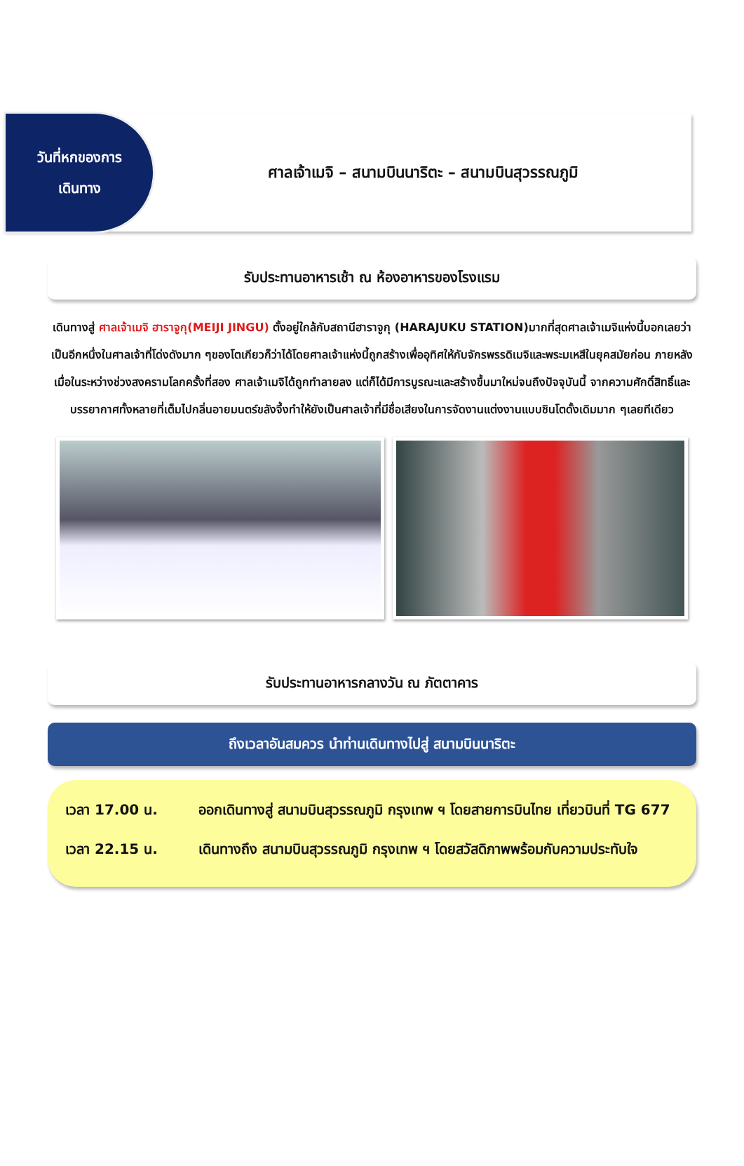วันที่หกของการ
เดินทาง
ศาลเจ้าเมจิ – สนามบินนาริตะ – สนามบินสุวรรณภูมิ
รับประทานอาหารเช้า ณ ห้องอาหารของโรงแรม
เดินทางสู่ ศาลเจ้าเมจิ ฮาราจูกุ(MEIJI JINGU) ตั้งอยู่ใกล้กับสถานีฮาราจูกุ (HARAJUKU STATION)มากที่สุดศาลเจ้าเมจิแห่งนี้บอกเลยว่าเป็นอีกหนึ่งในศาลเจ้าที่โด่งดังมาก ๆของโตเกียวก็ว่าได้โดยศาลเจ้าแห่งนี้ถูกสร้างเพื่ออุทิศให้กับจักรพรรดิเมจิและพระมเหสีในยุคสมัยก่อน ภายหลังเมื่อในระหว่างช่วงสงครามโลกครั้งที่สอง ศาลเจ้าเมจิได้ถูกทำลายลง แต่ก็ได้มีการบูรณะและสร้างขึ้นมาใหม่จนถึงปัจจุบันนี้ จากความศักดิ์สิทธิ์และบรรยากาศทั้งหลายที่เต็มไปกลิ่นอายมนตร์ขลังจึ้งทำให้ยังเป็นศาลเจ้าที่มีชื่อเสียงในการจัดงานแต่งงานแบบชินโตดั้งเดิมมาก ๆเลยทีเดียว
รับประทานอาหารกลางวัน ณ ภัตตาคาร
ถึงเวลาอันสมควร นำท่านเดินทางไปสู่ สนามบินนาริตะ
เวลา 17.00 น. ออกเดินทางสู่ สนามบินสุวรรณภูมิ กรุงเทพ ฯ โดยสายการบินไทย เที่ยวบินที่ TG 677
เวลา 22.15 น. เดินทางถึง สนามบินสุวรรณภูมิ กรุงเทพ ฯ โดยสวัสดิภาพพร้อมกับความประทับใจ